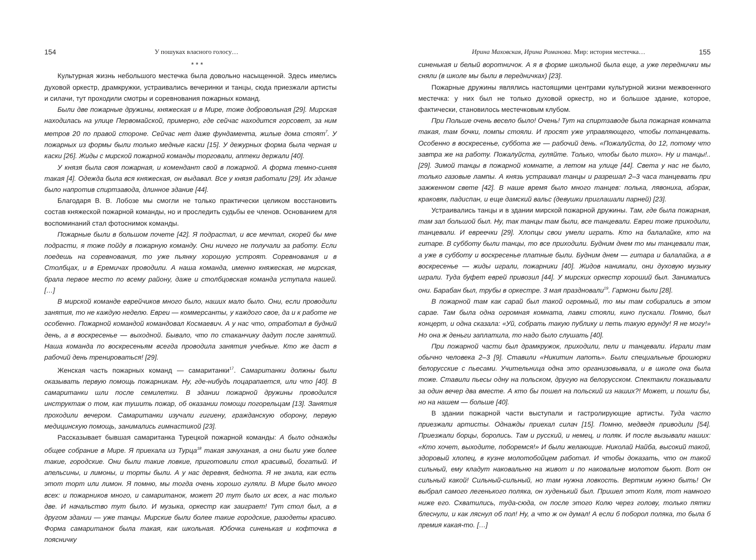154 У пошуках власного голосу…
* * *
Культурная жизнь небольшого местечка была довольно насыщенной. Здесь имелись духовой оркестр, драмкружки, устраивались вечеринки и танцы, сюда приезжали артисты и силачи, тут проходили смотры и соревнования пожарных команд.
Были две пожарные дружины, княжеская и в Мире, тоже добровольная [29]. Мирская находилась на улице Первомайской, примерно, где сейчас находится горсовет, за ним метров 20 по правой стороне. Сейчас нет даже фундамента, жилые дома стоят<sup>7</sup>. У пожарных из формы были только медные каски [15]. У дежурных форма была черная и каски [26]. Жиды с мирской пожарной команды торговали, аптеки держали [40].
У князя была своя пожарная, и комендант свой в пожарной. А форма темно-синяя такая [4]. Одежда была вся княжеская, он выдавал. Все у князя работали [29]. Их здание было напротив спиртзавода, длинное здание [44].
Благодаря В. В. Лобозе мы смогли не только практически целиком восстановить состав княжеской пожарной команды, но и проследить судьбы ее членов. Основанием для воспоминаний стал фотоснимок команды.
Пожарные были в большом почете [42]. Я подрастал, и все мечтал, скорей бы мне подрасти, я тоже пойду в пожарную команду. Они ничего не получали за работу. Если поедешь на соревнования, то уже пьянку хорошую устроят. Соревнования и в Столбцах, и в Еремичах проводили. А наша команда, именно княжеская, не мирская, брала первое место по всему району, даже и столбцовская команда уступала нашей. […]
В мирской команде еврейчиков много было, наших мало было. Они, если проводили занятия, то не каждую неделю. Евреи — коммерсанты, у каждого свое, да и к работе не особенно. Пожарной командой командовал Космаевич. А у нас что, отработал в будний день, а в воскресенье — выходной. Бывало, что по стаканчику дадут после занятий. Наша команда по воскресеньям всегда проводила занятия учебные. Кто же даст в рабочий день тренироваться! [29].
Женская часть пожарных команд — самаританки<sup>17</sup>. Самаританки должны были оказывать первую помощь пожарникам. Ну, где-нибудь поцарапается, или что [40]. В самаританки шли после семилетки. В здании пожарной дружины проводился инструктаж о том, как тушить пожар, об оказании помощи погорельцам [13]. Занятия проходили вечером. Самаританки изучали гигиену, гражданскую оборону, первую медицинскую помощь, занимались гимнастикой [23].
Рассказывает бывшая самаританка Турецкой пожарной команды: А было однажды общее собрание в Мире. Я приехала из Турца<sup>18</sup> такая зачуханая, а они были уже более такие, городские. Они были такие ловкие, приготовили стол красивый, богатый. И апельсины, и лимоны, и торты были. А у нас деревня, беднота. Я не знала, как есть этот торт или лимон. Я помню, мы тогда очень хорошо гуляли. В Мире было много всех: и пожарников много, и самаританок, может 20 тут было их всех, а нас только две. И начальство тут было. И музыка, оркестр как заиграет! Тут стол был, а в другом здании — уже танцы. Мирские были более такие городские, разодеты красиво. Форма самаританок была такая, как школьная. Юбочка синенькая и кофточка в поясничку
Ирина Маховская, Ирина Романова. Мир: история местечка… 155
синенькая и белый воротничок. А я в форме школьной была еще, а уже переднички мы сняли (в школе мы были в передничках) [23].
Пожарные дружины являлись настоящими центрами культурной жизни межвоенного местечка: у них был не только духовой оркестр, но и большое здание, которое, фактически, становилось местечковым клубом.
При Польше очень весело было! Очень! Тут на спиртзаводе была пожарная комната такая, там бочки, помпы стояли. И просят уже управляющего, чтобы потанцевать. Особенно в воскресенье, суббота же — рабочий день. «Пожалуйста, до 12, потому что завтра же на работу. Пожалуйста, гуляйте. Только, чтобы было тихо». Ну и танцы!.. [29]. Зимой танцы в пожарной комнате, а летом на улице [44]. Света у нас не было, только газовые лампы. А князь устраивал танцы и разрешал 2–3 часа танцевать при зажженном свете [42]. В наше время было много танцев: полька, лявониха, абэрак, краковяк, падиспан, и еще дамский вальс (девушки приглашали парней) [23].
Устраивались танцы и в здании мирской пожарной дружины. Там, где была пожарная, там зал большой был. Ну, так танцы там были, все танцевали. Евреи тоже приходили, танцевали. И евреечки [29]. Хлопцы свои умели играть. Кто на балалайке, кто на гитаре. В субботу были танцы, то все приходили. Будним днем то мы танцевали так, а уже в субботу и воскресенье платные были. Будним днем — гитара и балалайка, а в воскресенье — жиды играли, пожарники [40]. Жидов нанимали, они духовую музыку играли. Туда буфет еврей привозил [44]. У мирских оркестр хороший был. Занимались они. Барабан был, трубы в оркестре. 3 мая праздновали<sup>19</sup>. Гармони были [28].
В пожарной там как сарай был такой огромный, то мы там собирались в этом сарае. Там была одна огромная комната, лавки стояли, кино пускали. Помню, был концерт, и одна сказала: «Уй, собрать такую публику и петь такую ерунду! Я не могу!» Но она ж деньги заплатила, то надо было слушать [40].
При пожарной части был драмкружок, приходили, пели и танцевали. Играли там обычно человека 2–3 [9]. Ставили «Никитин лапоть». Были специальные брошюрки белорусские с пьесами. Учительница одна это организовывала, и в школе она была тоже. Ставили пьесы одну на польском, другую на белорусском. Спектакли показывали за один вечер два вместе. А кто бы пошел на польский из наших?! Может, и пошли бы, но на нашем — больше [40].
В здании пожарной части выступали и гастролирующие артисты. Туда часто приезжали артисты. Однажды приехал силач [15]. Помню, медведя приводили [54]. Приезжали борцы, боролись. Там и русский, и немец, и поляк. И после вызывали наших: «Кто хочет, выходите, поборемся!» И были желающие. Николай Найба, высокий такой, здоровый хлопец, в кузне молотобойцем работал. И чтобы доказать, что он такой сильный, ему кладут наковальню на живот и по наковальне молотом бьют. Вот он сильный какой! Сильный-сильный, но там нужна ловкость. Вертким нужно быть! Он выбрал самого легенького поляка, он худенький был. Пришел этот Коля, тот намного ниже его. Схватились, туда-сюда, он после этого Колю через голову, только пятки блеснули, и как ляснул об пол! Ну, а что ж он думал! А если б поборол поляка, то была б премия какая-то. […]